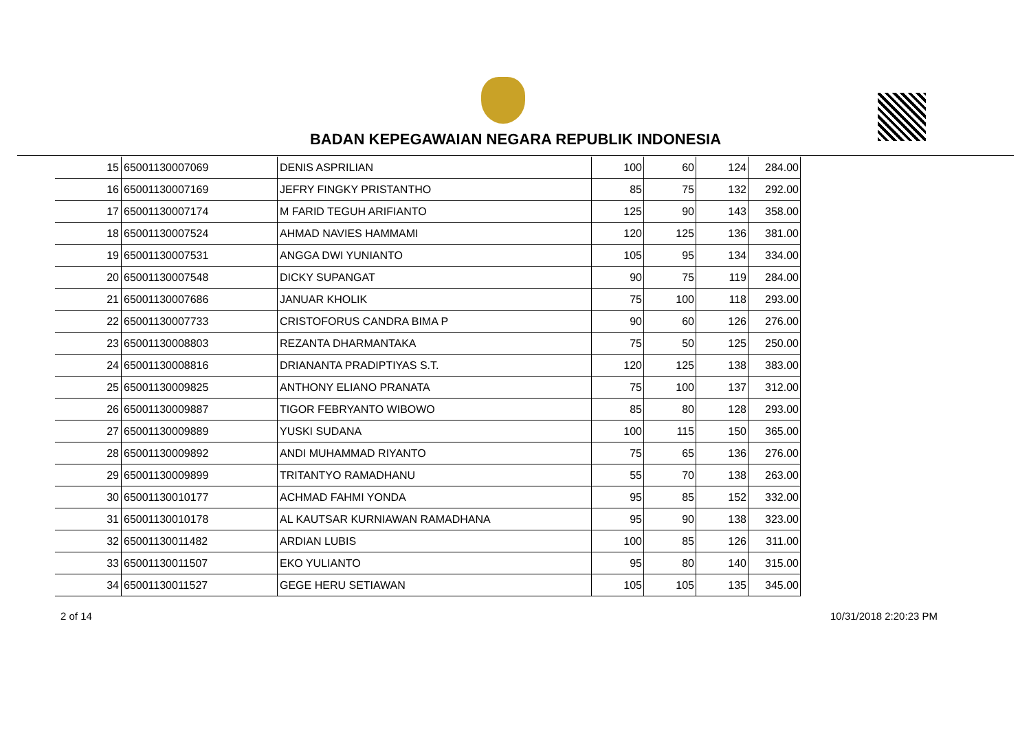BADAN KEPEGAWAIAN NEGARA REPUBLIK INDONESIA
| 15 | 65001130007069 | DENIS ASPRILIAN | 100 | 60 | 124 | 284.00 |
| 16 | 65001130007169 | JEFRY FINGKY PRISTANTHO | 85 | 75 | 132 | 292.00 |
| 17 | 65001130007174 | M FARID TEGUH ARIFIANTO | 125 | 90 | 143 | 358.00 |
| 18 | 65001130007524 | AHMAD NAVIES HAMMAMI | 120 | 125 | 136 | 381.00 |
| 19 | 65001130007531 | ANGGA DWI YUNIANTO | 105 | 95 | 134 | 334.00 |
| 20 | 65001130007548 | DICKY SUPANGAT | 90 | 75 | 119 | 284.00 |
| 21 | 65001130007686 | JANUAR KHOLIK | 75 | 100 | 118 | 293.00 |
| 22 | 65001130007733 | CRISTOFORUS CANDRA BIMA P | 90 | 60 | 126 | 276.00 |
| 23 | 65001130008803 | REZANTA DHARMANTAKA | 75 | 50 | 125 | 250.00 |
| 24 | 65001130008816 | DRIANANTA PRADIPTIYAS S.T. | 120 | 125 | 138 | 383.00 |
| 25 | 65001130009825 | ANTHONY ELIANO PRANATA | 75 | 100 | 137 | 312.00 |
| 26 | 65001130009887 | TIGOR FEBRYANTO WIBOWO | 85 | 80 | 128 | 293.00 |
| 27 | 65001130009889 | YUSKI SUDANA | 100 | 115 | 150 | 365.00 |
| 28 | 65001130009892 | ANDI MUHAMMAD RIYANTO | 75 | 65 | 136 | 276.00 |
| 29 | 65001130009899 | TRITANTYO RAMADHANU | 55 | 70 | 138 | 263.00 |
| 30 | 65001130010177 | ACHMAD FAHMI YONDA | 95 | 85 | 152 | 332.00 |
| 31 | 65001130010178 | AL KAUTSAR KURNIAWAN RAMADHANA | 95 | 90 | 138 | 323.00 |
| 32 | 65001130011482 | ARDIAN LUBIS | 100 | 85 | 126 | 311.00 |
| 33 | 65001130011507 | EKO YULIANTO | 95 | 80 | 140 | 315.00 |
| 34 | 65001130011527 | GEGE HERU SETIAWAN | 105 | 105 | 135 | 345.00 |
2 of 14 10/31/2018 2:20:23 PM